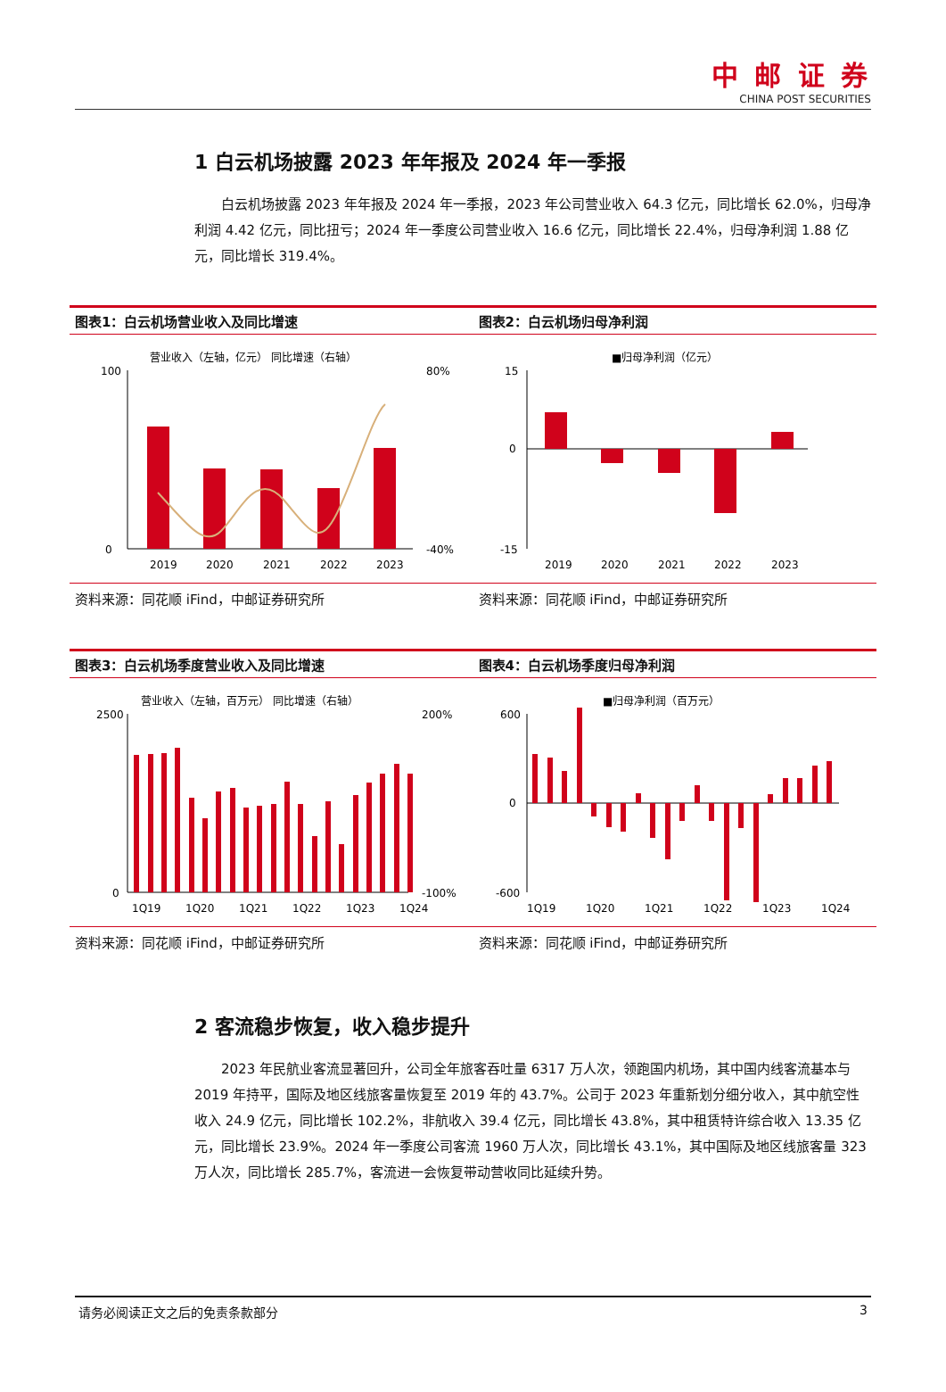中 邮 证 券 CHINA POST SECURITIES
1 白云机场披露 2023 年年报及 2024 年一季报
白云机场披露 2023 年年报及 2024 年一季报，2023 年公司营业收入 64.3 亿元，同比增长 62.0%，归母净利润 4.42 亿元，同比扭亏；2024 年一季度公司营业收入 16.6 亿元，同比增长 22.4%，归母净利润 1.88 亿元，同比增长 319.4%。
图表1：白云机场营业收入及同比增速
营业收入（左轴，亿元） 同比增速（右轴）
100
0
2019
2020
2021
2022
2023
80%
-40%
资料来源：同花顺 iFind，中邮证券研究所
图表2：白云机场归母净利润
■归母净利润（亿元）
15
0
-15
2019
2020
2021
2022
2023
资料来源：同花顺 iFind，中邮证券研究所
图表3：白云机场季度营业收入及同比增速
营业收入（左轴，百万元） 同比增速（右轴）
2500
0
1Q19
1Q20
1Q21
1Q22
1Q23
1Q24
200%
-100%
资料来源：同花顺 iFind，中邮证券研究所
图表4：白云机场季度归母净利润
■归母净利润（百万元）
600
0
-600
1Q19
1Q20
1Q21
1Q22
1Q23
1Q24
资料来源：同花顺 iFind，中邮证券研究所
2 客流稳步恢复，收入稳步提升
2023 年民航业客流显著回升，公司全年旅客吞吐量 6317 万人次，领跑国内机场，其中国内线客流基本与 2019 年持平，国际及地区线旅客量恢复至 2019 年的 43.7%。公司于 2023 年重新划分细分收入，其中航空性收入 24.9 亿元，同比增长 102.2%，非航收入 39.4 亿元，同比增长 43.8%，其中租赁特许综合收入 13.35 亿元，同比增长 23.9%。2024 年一季度公司客流 1960 万人次，同比增长 43.1%，其中国际及地区线旅客量 323 万人次，同比增长 285.7%，客流进一会恢复带动营收同比延续升势。
请务必阅读正文之后的免责条款部分 3